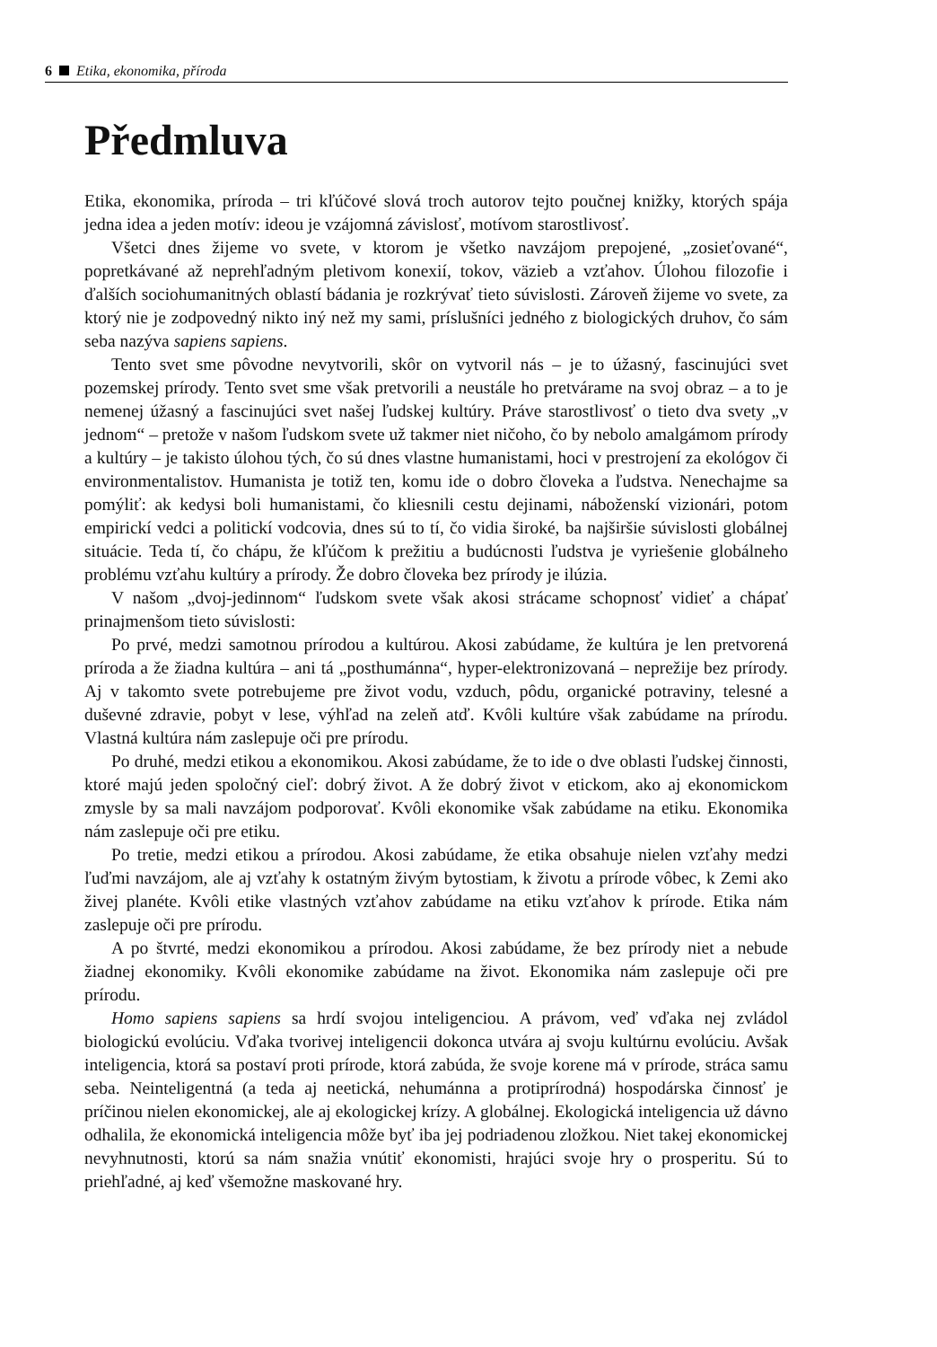6 Etika, ekonomika, příroda
Předmluva
Etika, ekonomika, príroda – tri kľúčové slová troch autorov tejto poučnej knižky, ktorých spája jedna idea a jeden motív: ideou je vzájomná závislosť, motívom starostlivosť.
Všetci dnes žijeme vo svete, v ktorom je všetko navzájom prepojené, „zosieťované“, popretkávané až neprehľadným pletivom konexií, tokov, väzieb a vzťahov. Úlohou filozofie i ďalších sociohumanitných oblastí bádania je rozkrývať tieto súvislosti. Zároveň žijeme vo svete, za ktorý nie je zodpovedný nikto iný než my sami, príslušníci jedného z biologických druhov, čo sám seba nazýva sapiens sapiens.
Tento svet sme pôvodne nevytvorili, skôr on vytvoril nás – je to úžasný, fascinujúci svet pozemskej prírody. Tento svet sme však pretvorili a neustále ho pretvárame na svoj obraz – a to je nemenej úžasný a fascinujúci svet našej ľudskej kultúry. Práve starostlivosť o tieto dva svety „v jednom“ – pretože v našom ľudskom svete už takmer niet ničoho, čo by nebolo amalgámom prírody a kultúry – je takisto úlohou tých, čo sú dnes vlastne humanistami, hoci v prestrojení za ekológov či environmentalistov. Humanista je totiž ten, komu ide o dobro človeka a ľudstva. Nenechajme sa pomýliť: ak kedysi boli humanistami, čo kliesnili cestu dejinami, náboženskí vizionári, potom empirickí vedci a politickí vodcovia, dnes sú to tí, čo vidia široké, ba najširšie súvislosti globálnej situácie. Teda tí, čo chápu, že kľúčom k prežitiu a budúcnosti ľudstva je vyriešenie globálneho problému vzťahu kultúry a prírody. Že dobro človeka bez prírody je ilúzia.
V našom „dvoj-jedinnom“ ľudskom svete však akosi strácame schopnosť vidieť a chápať prinajmenšom tieto súvislosti:
Po prvé, medzi samotnou prírodou a kultúrou. Akosi zabúdame, že kultúra je len pretvorená príroda a že žiadna kultúra – ani tá „posthumánna“, hyper-elektronizovaná – neprežije bez prírody. Aj v takomto svete potrebujeme pre život vodu, vzduch, pôdu, organické potraviny, telesné a duševné zdravie, pobyt v lese, výhľad na zeleň atď. Kvôli kultúre však zabúdame na prírodu. Vlastná kultúra nám zaslepuje oči pre prírodu.
Po druhé, medzi etikou a ekonomikou. Akosi zabúdame, že to ide o dve oblasti ľudskej činnosti, ktoré majú jeden spoločný cieľ: dobrý život. A že dobrý život v etickom, ako aj ekonomickom zmysle by sa mali navzájom podporovať. Kvôli ekonomike však zabúdame na etiku. Ekonomika nám zaslepuje oči pre etiku.
Po tretie, medzi etikou a prírodou. Akosi zabúdame, že etika obsahuje nielen vzťahy medzi ľuďmi navzájom, ale aj vzťahy k ostatným živým bytostiam, k životu a prírode vôbec, k Zemi ako živej planéte. Kvôli etike vlastných vzťahov zabúdame na etiku vzťahov k prírode. Etika nám zaslepuje oči pre prírodu.
A po štvrté, medzi ekonomikou a prírodou. Akosi zabúdame, že bez prírody niet a nebude žiadnej ekonomiky. Kvôli ekonomike zabúdame na život. Ekonomika nám zaslepuje oči pre prírodu.
Homo sapiens sapiens sa hrdí svojou inteligenciou. A právom, veď vďaka nej zvládol biologickú evolúciu. Vďaka tvorivej inteligencii dokonca utvára aj svoju kultúrnu evolúciu. Avšak inteligencia, ktorá sa postaví proti prírode, ktorá zabúda, že svoje korene má v prírode, stráca samu seba. Neinteligentná (a teda aj neetická, nehumánna a protiprírodná) hospodárska činnosť je príčinou nielen ekonomickej, ale aj ekologickej krízy. A globálnej. Ekologická inteligencia už dávno odhalila, že ekonomická inteligencia môže byť iba jej podriadenou zložkou. Niet takej ekonomickej nevyhnutnosti, ktorú sa nám snažia vnútiť ekonomisti, hrajúci svoje hry o prosperitu. Sú to priehľadné, aj keď všemožne maskované hry.